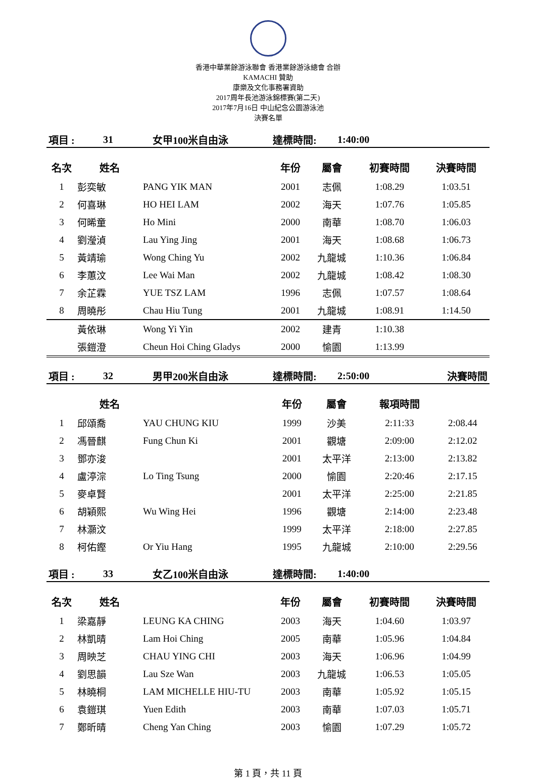香港中華業餘游泳聯會 香港業餘游泳總會 合辦
KAMACHI 贊助
康樂及文化事務署資助
2017周年長池游泳錦標賽(第二天)
2017年7月16日 中山紀念公園游泳池
決賽名單
| 項目 : | 31 | 女甲100米自由泳 | 達標時間: | 1:40:00 |
| 名次 | 姓名 | | 年份 | 屬會 | 初賽時間 | 決賽時間 |
| --- | --- | --- | --- | --- | --- | --- |
| 1 | 彭奕敏 | PANG YIK MAN | 2001 | 志佩 | 1:08.29 | 1:03.51 |
| 2 | 何喜琳 | HO HEI LAM | 2002 | 海天 | 1:07.76 | 1:05.85 |
| 3 | 何晞童 | Ho Mini | 2000 | 南華 | 1:08.70 | 1:06.03 |
| 4 | 劉瀅湞 | Lau Ying Jing | 2001 | 海天 | 1:08.68 | 1:06.73 |
| 5 | 黃靖瑜 | Wong Ching Yu | 2002 | 九龍城 | 1:10.36 | 1:06.84 |
| 6 | 李蕙汶 | Lee Wai Man | 2002 | 九龍城 | 1:08.42 | 1:08.30 |
| 7 | 余芷霖 | YUE TSZ LAM | 1996 | 志佩 | 1:07.57 | 1:08.64 |
| 8 | 周曉彤 | Chau Hiu Tung | 2001 | 九龍城 | 1:08.91 | 1:14.50 |
| | 黃依琳 | Wong Yi Yin | 2002 | 建青 | 1:10.38 | |
| | 張鎧澄 | Cheun Hoi Ching Gladys | 2000 | 愉園 | 1:13.99 | |
| 項目 : | 32 | 男甲200米自由泳 | 達標時間: | 2:50:00 | 決賽時間 |
| | 姓名 | | 年份 | 屬會 | 報項時間 | |
| --- | --- | --- | --- | --- | --- | --- |
| 1 | 邱頌喬 | YAU CHUNG KIU | 1999 | 沙美 | 2:11:33 | 2:08.44 |
| 2 | 馮晉麒 | Fung Chun Ki | 2001 | 觀塘 | 2:09:00 | 2:12.02 |
| 3 | 鄧亦浚 | | 2001 | 太平洋 | 2:13:00 | 2:13.82 |
| 4 | 盧渟淙 | Lo Ting Tsung | 2000 | 愉園 | 2:20:46 | 2:17.15 |
| 5 | 麥卓賢 | | 2001 | 太平洋 | 2:25:00 | 2:21.85 |
| 6 | 胡穎熙 | Wu Wing Hei | 1996 | 觀塘 | 2:14:00 | 2:23.48 |
| 7 | 林灝汶 | | 1999 | 太平洋 | 2:18:00 | 2:27.85 |
| 8 | 柯佑鏗 | Or Yiu Hang | 1995 | 九龍城 | 2:10:00 | 2:29.56 |
| 項目 : | 33 | 女乙100米自由泳 | 達標時間: | 1:40:00 |
| 名次 | 姓名 | | 年份 | 屬會 | 初賽時間 | 決賽時間 |
| --- | --- | --- | --- | --- | --- | --- |
| 1 | 梁嘉靜 | LEUNG KA CHING | 2003 | 海天 | 1:04.60 | 1:03.97 |
| 2 | 林凱晴 | Lam Hoi Ching | 2005 | 南華 | 1:05.96 | 1:04.84 |
| 3 | 周映芝 | CHAU YING CHI | 2003 | 海天 | 1:06.96 | 1:04.99 |
| 4 | 劉思韻 | Lau Sze Wan | 2003 | 九龍城 | 1:06.53 | 1:05.05 |
| 5 | 林曉桐 | LAM MICHELLE HIU-TU | 2003 | 南華 | 1:05.92 | 1:05.15 |
| 6 | 袁鎧琪 | Yuen Edith | 2003 | 南華 | 1:07.03 | 1:05.71 |
| 7 | 鄭昕晴 | Cheng Yan Ching | 2003 | 愉園 | 1:07.29 | 1:05.72 |
第 1 頁，共 11 頁